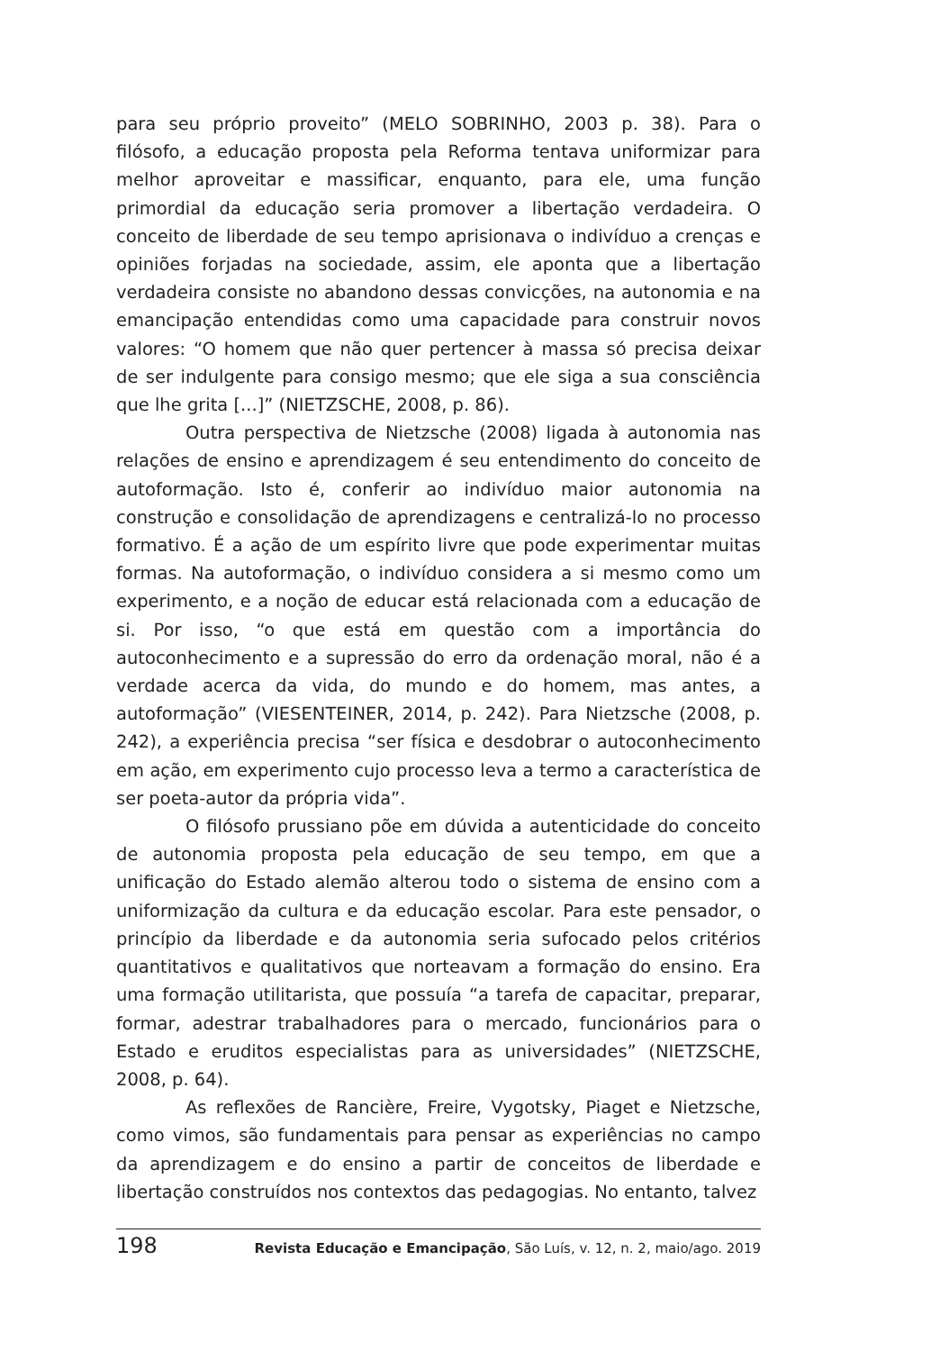para seu próprio proveito” (MELO SOBRINHO, 2003 p. 38). Para o filósofo, a educação proposta pela Reforma tentava uniformizar para melhor aproveitar e massificar, enquanto, para ele, uma função primordial da educação seria promover a libertação verdadeira. O conceito de liberdade de seu tempo aprisionava o indivíduo a crenças e opiniões forjadas na sociedade, assim, ele aponta que a libertação verdadeira consiste no abandono dessas convicções, na autonomia e na emancipação entendidas como uma capacidade para construir novos valores: “O homem que não quer pertencer à massa só precisa deixar de ser indulgente para consigo mesmo; que ele siga a sua consciência que lhe grita [...]” (NIETZSCHE, 2008, p. 86).
Outra perspectiva de Nietzsche (2008) ligada à autonomia nas relações de ensino e aprendizagem é seu entendimento do conceito de autoformação. Isto é, conferir ao indivíduo maior autonomia na construção e consolidação de aprendizagens e centralizá-lo no processo formativo. É a ação de um espírito livre que pode experimentar muitas formas. Na autoformação, o indivíduo considera a si mesmo como um experimento, e a noção de educar está relacionada com a educação de si. Por isso, “o que está em questão com a importância do autoconhecimento e a supressão do erro da ordenação moral, não é a verdade acerca da vida, do mundo e do homem, mas antes, a autoformação” (VIESENTEINER, 2014, p. 242). Para Nietzsche (2008, p. 242), a experiência precisa “ser física e desdobrar o autoconhecimento em ação, em experimento cujo processo leva a termo a característica de ser poeta-autor da própria vida”.
O filósofo prussiano põe em dúvida a autenticidade do conceito de autonomia proposta pela educação de seu tempo, em que a unificação do Estado alemão alterou todo o sistema de ensino com a uniformização da cultura e da educação escolar. Para este pensador, o princípio da liberdade e da autonomia seria sufocado pelos critérios quantitativos e qualitativos que norteavam a formação do ensino. Era uma formação utilitarista, que possuía “a tarefa de capacitar, preparar, formar, adestrar trabalhadores para o mercado, funcionários para o Estado e eruditos especialistas para as universidades” (NIETZSCHE, 2008, p. 64).
As reflexões de Rancière, Freire, Vygotsky, Piaget e Nietzsche, como vimos, são fundamentais para pensar as experiências no campo da aprendizagem e do ensino a partir de conceitos de liberdade e libertação construídos nos contextos das pedagogias. No entanto, talvez
198 Revista Educação e Emancipação, São Luís, v. 12, n. 2, maio/ago. 2019